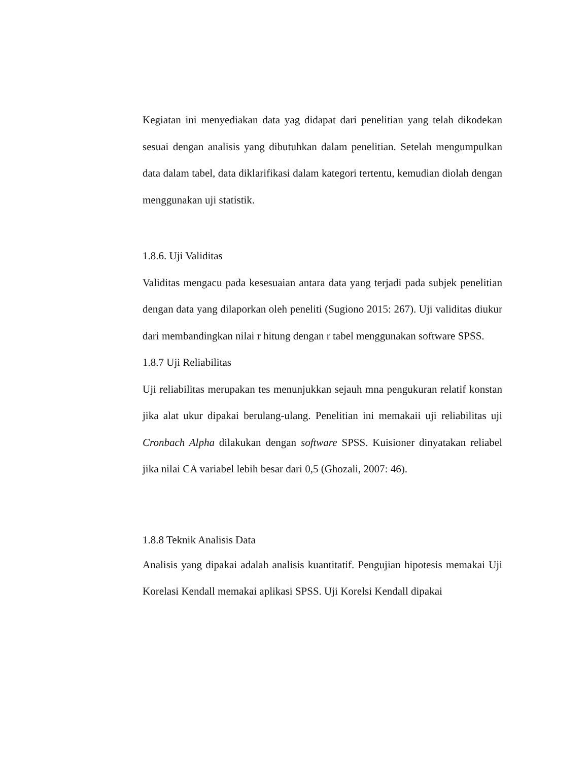Kegiatan ini menyediakan data yag didapat dari penelitian yang telah dikodekan sesuai dengan analisis yang dibutuhkan dalam penelitian. Setelah mengumpulkan data dalam tabel, data diklarifikasi dalam kategori tertentu, kemudian diolah dengan menggunakan uji statistik.
1.8.6. Uji Validitas
Validitas mengacu pada kesesuaian antara data yang terjadi pada subjek penelitian dengan data yang dilaporkan oleh peneliti (Sugiono 2015: 267). Uji validitas diukur dari membandingkan nilai r hitung dengan r tabel menggunakan software SPSS.
1.8.7 Uji Reliabilitas
Uji reliabilitas merupakan tes menunjukkan sejauh mna pengukuran relatif konstan jika alat ukur dipakai berulang-ulang. Penelitian ini memakaii uji reliabilitas uji Cronbach Alpha dilakukan dengan software SPSS. Kuisioner dinyatakan reliabel jika nilai CA variabel lebih besar dari 0,5 (Ghozali, 2007: 46).
1.8.8 Teknik Analisis Data
Analisis yang dipakai adalah analisis kuantitatif. Pengujian hipotesis memakai Uji Korelasi Kendall memakai aplikasi SPSS. Uji Korelsi Kendall dipakai